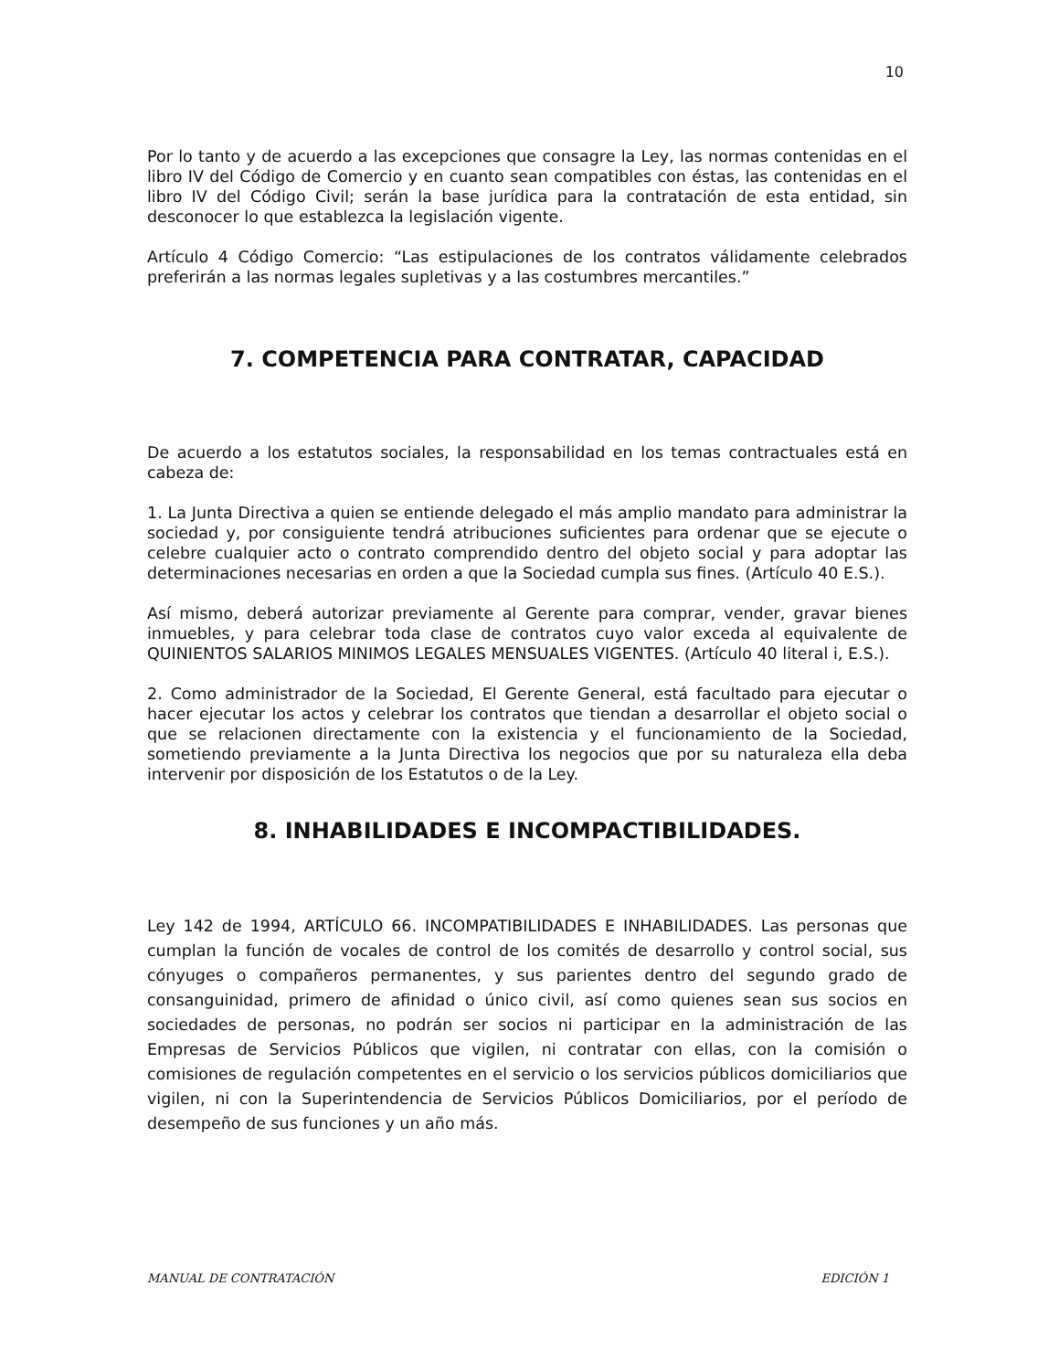10
Por lo tanto y de acuerdo a las excepciones que consagre la Ley, las normas contenidas en el libro IV del Código de Comercio y en cuanto sean compatibles con éstas, las contenidas en el libro IV del Código Civil; serán la base jurídica para la contratación de esta entidad, sin desconocer lo que establezca la legislación vigente.
Artículo 4 Código Comercio: “Las estipulaciones de los contratos válidamente celebrados preferirán a las normas legales supletivas y a las costumbres mercantiles.”
7. COMPETENCIA PARA CONTRATAR, CAPACIDAD
De acuerdo a los estatutos sociales, la responsabilidad en los temas contractuales está en cabeza de:
1. La Junta Directiva a quien se entiende delegado el más amplio mandato para administrar la sociedad y, por consiguiente tendrá atribuciones suficientes para ordenar que se ejecute o celebre cualquier acto o contrato comprendido dentro del objeto social y para adoptar las determinaciones necesarias en orden a que la Sociedad cumpla sus fines. (Artículo 40 E.S.).
Así mismo, deberá autorizar previamente al Gerente para comprar, vender, gravar bienes inmuebles, y para celebrar toda clase de contratos cuyo valor exceda al equivalente de QUINIENTOS SALARIOS MINIMOS LEGALES MENSUALES VIGENTES. (Artículo 40 literal i, E.S.).
2. Como administrador de la Sociedad, El Gerente General, está facultado para ejecutar o hacer ejecutar los actos y celebrar los contratos que tiendan a desarrollar el objeto social o que se relacionen directamente con la existencia y el funcionamiento de la Sociedad, sometiendo previamente a la Junta Directiva los negocios que por su naturaleza ella deba intervenir por disposición de los Estatutos o de la Ley.
8. INHABILIDADES E INCOMPACTIBILIDADES.
Ley 142 de 1994, ARTÍCULO 66. INCOMPATIBILIDADES E INHABILIDADES. Las personas que cumplan la función de vocales de control de los comités de desarrollo y control social, sus cónyuges o compañeros permanentes, y sus parientes dentro del segundo grado de consanguinidad, primero de afinidad o único civil, así como quienes sean sus socios en sociedades de personas, no podrán ser socios ni participar en la administración de las Empresas de Servicios Públicos que vigilen, ni contratar con ellas, con la comisión o comisiones de regulación competentes en el servicio o los servicios públicos domiciliarios que vigilen, ni con la Superintendencia de Servicios Públicos Domiciliarios, por el período de desempeño de sus funciones y un año más.
MANUAL DE CONTRATACIÓN EDICIÓN 1